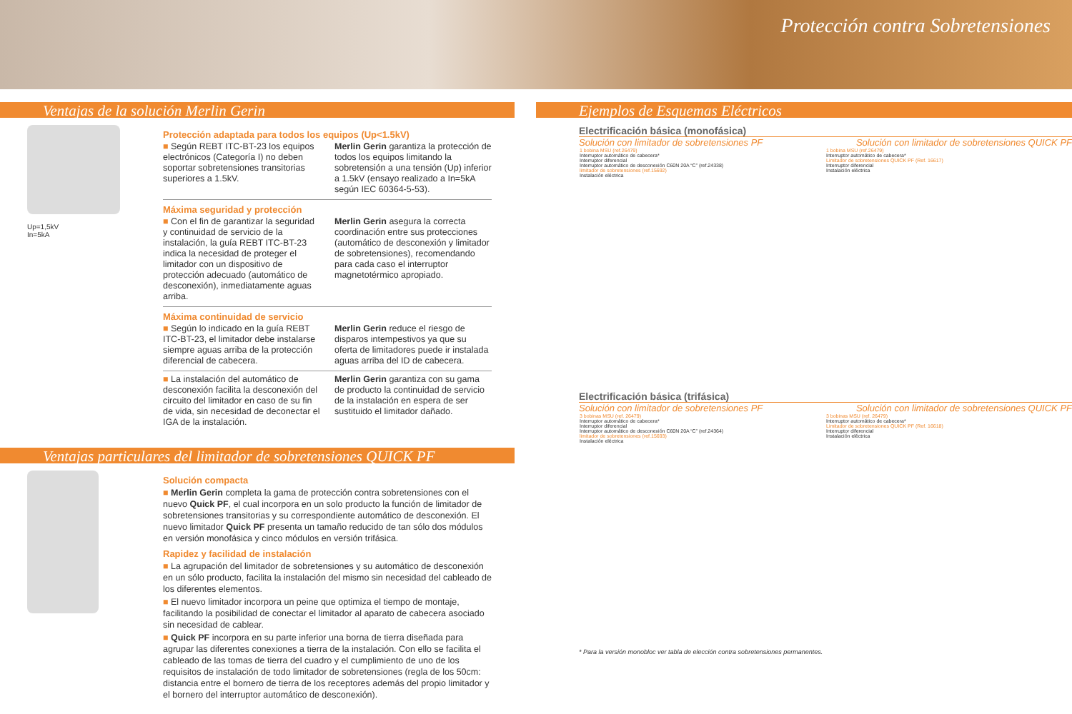Protección contra Sobretensiones
Ventajas de la solución Merlin Gerin
Up=1,5kV
In=5kA
Protección adaptada para todos los equipos (Up<1.5kV)
■ Según REBT ITC-BT-23 los equipos electrónicos (Categoría I) no deben soportar sobretensiones transitorias superiores a 1.5kV.
Merlin Gerin garantiza la protección de todos los equipos limitando la sobretensión a una tensión (Up) inferior a 1.5kV (ensayo realizado a In=5kA según IEC 60364-5-53).
Máxima seguridad y protección
■ Con el fin de garantizar la seguridad y continuidad de servicio de la instalación, la guía REBT ITC-BT-23 indica la necesidad de proteger el limitador con un dispositivo de protección adecuado (automático de desconexión), inmediatamente aguas arriba.
Merlin Gerin asegura la correcta coordinación entre sus protecciones (automático de desconexión y limitador de sobretensiones), recomendando para cada caso el interruptor magnetotérmico apropiado.
Máxima continuidad de servicio
■ Según lo indicado en la guía REBT ITC-BT-23, el limitador debe instalarse siempre aguas arriba de la protección diferencial de cabecera.
Merlin Gerin reduce el riesgo de disparos intempestivos ya que su oferta de limitadores puede ir instalada aguas arriba del ID de cabecera.
■ La instalación del automático de desconexión facilita la desconexión del circuito del limitador en caso de su fin de vida, sin necesidad de deconectar el IGA de la instalación.
Merlin Gerin garantiza con su gama de producto la continuidad de servicio de la instalación en espera de ser sustituido el limitador dañado.
Ventajas particulares del limitador de sobretensiones QUICK PF
Solución compacta
■ Merlin Gerin completa la gama de protección contra sobretensiones con el nuevo Quick PF, el cual incorpora en un solo producto la función de limitador de sobretensiones transitorias y su correspondiente automático de desconexión. El nuevo limitador Quick PF presenta un tamaño reducido de tan sólo dos módulos en versión monofásica y cinco módulos en versión trifásica.
Rapidez y facilidad de instalación
■ La agrupación del limitador de sobretensiones y su automático de desconexión en un sólo producto, facilita la instalación del mismo sin necesidad del cableado de los diferentes elementos.
■ El nuevo limitador incorpora un peine que optimiza el tiempo de montaje, facilitando la posibilidad de conectar el limitador al aparato de cabecera asociado sin necesidad de cablear.
■ Quick PF incorpora en su parte inferior una borna de tierra diseñada para agrupar las diferentes conexiones a tierra de la instalación. Con ello se facilita el cableado de las tomas de tierra del cuadro y el cumplimiento de uno de los requisitos de instalación de todo limitador de sobretensiones (regla de los 50cm: distancia entre el bornero de tierra de los receptores además del propio limitador y el bornero del interruptor automático de desconexión).
Ejemplos de Esquemas Eléctricos
Electrificación básica (monofásica)
Solución con limitador de sobretensiones PF Solución con limitador de sobretensiones QUICK PF
1 bobina MSU (ref.26479)
Interruptor automático de cabecera*
Interruptor diferencial
Interruptor automático de desconexión C60N 20A “C” (ref.24338)
limitador de sobretensiones (ref.15692)
Instalación eléctrica
1 bobina MSU (ref.26479)
Interruptor automático de cabecera*
Limitador de sobretensiones QUICK PF (Ref. 16617)
Interruptor diferencial
Instalación eléctrica
Electrificación básica (trifásica)
Solución con limitador de sobretensiones PF Solución con limitador de sobretensiones QUICK PF
3 bobinas MSU (ref. 26479)
Interruptor automático de cabecera*
Interruptor diferencial
Interruptor automático de desconexión C60N 20A “C” (ref.24364)
limitador de sobretensiones (ref.15693)
Instalación eléctrica
3 bobinas MSU (ref. 26479)
Interruptor automático de cabecera*
Limitador de sobretensiones QUICK PF (Ref. 16618)
Interruptor diferencial
Instalación eléctrica
* Para la versión monobloc ver tabla de elección contra sobretensiones permanentes.